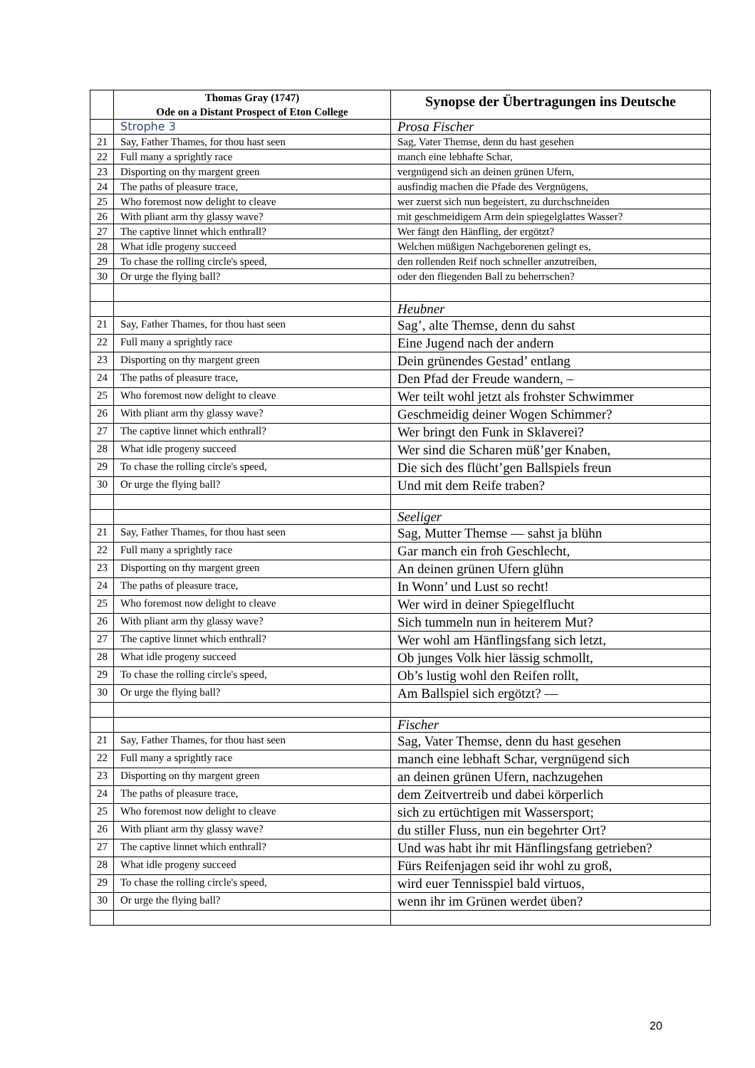| | Thomas Gray (1747) Ode on a Distant Prospect of Eton College | Synopse der Übertragungen ins Deutsche |
| --- | --- | --- |
| | Strophe 3 | Prosa Fischer |
| 21 | Say, Father Thames, for thou hast seen | Sag, Vater Themse, denn du hast gesehen |
| 22 | Full many a sprightly race | manch eine lebhafte Schar, |
| 23 | Disporting on thy margent green | vergnügend sich an deinen grünen Ufern, |
| 24 | The paths of pleasure trace, | ausfindig machen die Pfade des Vergnügens, |
| 25 | Who foremost now delight to cleave | wer zuerst sich nun begeistert, zu durchschneiden |
| 26 | With pliant arm thy glassy wave? | mit geschmeidigem Arm dein spiegelglattes Wasser? |
| 27 | The captive linnet which enthrall? | Wer fängt den Hänfling, der ergötzt? |
| 28 | What idle progeny succeed | Welchen müßigen Nachgeborenen gelingt es, |
| 29 | To chase the rolling circle's speed, | den rollenden Reif noch schneller anzutreiben, |
| 30 | Or urge the flying ball? | oder den fliegenden Ball zu beherrschen? |
| | | Heubner |
| 21 | Say, Father Thames, for thou hast seen | Sag’, alte Themse, denn du sahst |
| 22 | Full many a sprightly race | Eine Jugend nach der andern |
| 23 | Disporting on thy margent green | Dein grünendes Gestad’ entlang |
| 24 | The paths of pleasure trace, | Den Pfad der Freude wandern, – |
| 25 | Who foremost now delight to cleave | Wer teilt wohl jetzt als frohster Schwimmer |
| 26 | With pliant arm thy glassy wave? | Geschmeidig deiner Wogen Schimmer? |
| 27 | The captive linnet which enthrall? | Wer bringt den Funk in Sklaverei? |
| 28 | What idle progeny succeed | Wer sind die Scharen müß’ger Knaben, |
| 29 | To chase the rolling circle's speed, | Die sich des flücht’gen Ballspiels freun |
| 30 | Or urge the flying ball? | Und mit dem Reife traben? |
| | | Seeliger |
| 21 | Say, Father Thames, for thou hast seen | Sag, Mutter Themse — sahst ja blühn |
| 22 | Full many a sprightly race | Gar manch ein froh Geschlecht, |
| 23 | Disporting on thy margent green | An deinen grünen Ufern glühn |
| 24 | The paths of pleasure trace, | In Wonn’ und Lust so recht! |
| 25 | Who foremost now delight to cleave | Wer wird in deiner Spiegelflucht |
| 26 | With pliant arm thy glassy wave? | Sich tummeln nun in heiterem Mut? |
| 27 | The captive linnet which enthrall? | Wer wohl am Hänflingsfang sich letzt, |
| 28 | What idle progeny succeed | Ob junges Volk hier lässig schmollt, |
| 29 | To chase the rolling circle's speed, | Ob’s lustig wohl den Reifen rollt, |
| 30 | Or urge the flying ball? | Am Ballspiel sich ergötzt? — |
| | | Fischer |
| 21 | Say, Father Thames, for thou hast seen | Sag, Vater Themse, denn du hast gesehen |
| 22 | Full many a sprightly race | manch eine lebhaft Schar, vergnügend sich |
| 23 | Disporting on thy margent green | an deinen grünen Ufern, nachzugehen |
| 24 | The paths of pleasure trace, | dem Zeitvertreib und dabei körperlich |
| 25 | Who foremost now delight to cleave | sich zu ertüchtigen mit Wassersport; |
| 26 | With pliant arm thy glassy wave? | du stiller Fluss, nun ein begehrter Ort? |
| 27 | The captive linnet which enthrall? | Und was habt ihr mit Hänflingsfang getrieben? |
| 28 | What idle progeny succeed | Fürs Reifenjagen seid ihr wohl zu groß, |
| 29 | To chase the rolling circle's speed, | wird euer Tennisspiel bald virtuos, |
| 30 | Or urge the flying ball? | wenn ihr im Grünen werdet üben? |
20